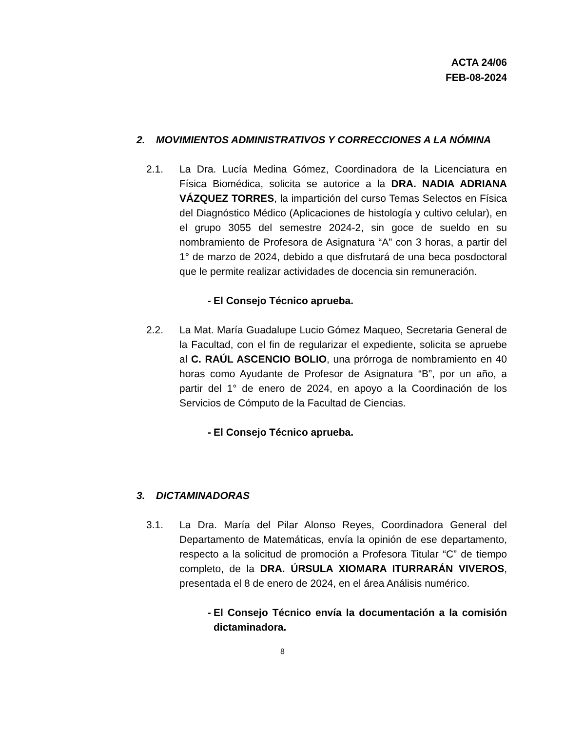ACTA 24/06
FEB-08-2024
2. MOVIMIENTOS ADMINISTRATIVOS Y CORRECCIONES A LA NÓMINA
2.1. La Dra. Lucía Medina Gómez, Coordinadora de la Licenciatura en Física Biomédica, solicita se autorice a la DRA. NADIA ADRIANA VÁZQUEZ TORRES, la impartición del curso Temas Selectos en Física del Diagnóstico Médico (Aplicaciones de histología y cultivo celular), en el grupo 3055 del semestre 2024-2, sin goce de sueldo en su nombramiento de Profesora de Asignatura “A” con 3 horas, a partir del 1° de marzo de 2024, debido a que disfrutará de una beca posdoctoral que le permite realizar actividades de docencia sin remuneración.
- El Consejo Técnico aprueba.
2.2. La Mat. María Guadalupe Lucio Gómez Maqueo, Secretaria General de la Facultad, con el fin de regularizar el expediente, solicita se apruebe al C. RAÚL ASCENCIO BOLIO, una prórroga de nombramiento en 40 horas como Ayudante de Profesor de Asignatura “B”, por un año, a partir del 1° de enero de 2024, en apoyo a la Coordinación de los Servicios de Cómputo de la Facultad de Ciencias.
- El Consejo Técnico aprueba.
3. DICTAMINADORAS
3.1. La Dra. María del Pilar Alonso Reyes, Coordinadora General del Departamento de Matemáticas, envía la opinión de ese departamento, respecto a la solicitud de promoción a Profesora Titular “C” de tiempo completo, de la DRA. ÚRSULA XIOMARA ITURRARÁN VIVEROS, presentada el 8 de enero de 2024, en el área Análisis numérico.
- El Consejo Técnico envía la documentación a la comisión dictaminadora.
8